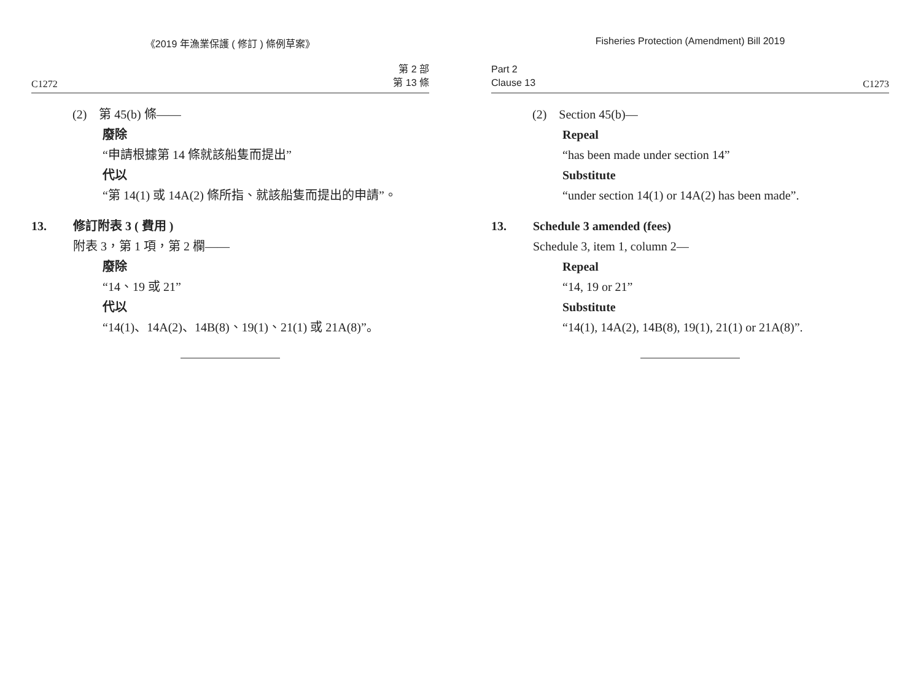《2019 年漁業保護 ( 修訂 ) 條例草案》
C1272
第 2 部
第 13 條
(2) 第 45(b) 條——
廢除
“申請根據第 14 條就該船隻而提出”
代以
“第 14(1) 或 14A(2) 條所指、就該船隻而提出的申請”。
13. 修訂附表 3 ( 費用 )
附表 3，第 1 項，第 2 欄——
廢除
“14、19 或 21”
代以
“14(1)、14A(2)、14B(8)、19(1)、21(1) 或 21A(8)”。
Fisheries Protection (Amendment) Bill 2019
Part 2
Clause 13
C1273
(2) Section 45(b)—
Repeal
“has been made under section 14”
Substitute
“under section 14(1) or 14A(2) has been made”.
13. Schedule 3 amended (fees)
Schedule 3, item 1, column 2—
Repeal
“14, 19 or 21”
Substitute
“14(1), 14A(2), 14B(8), 19(1), 21(1) or 21A(8)”.